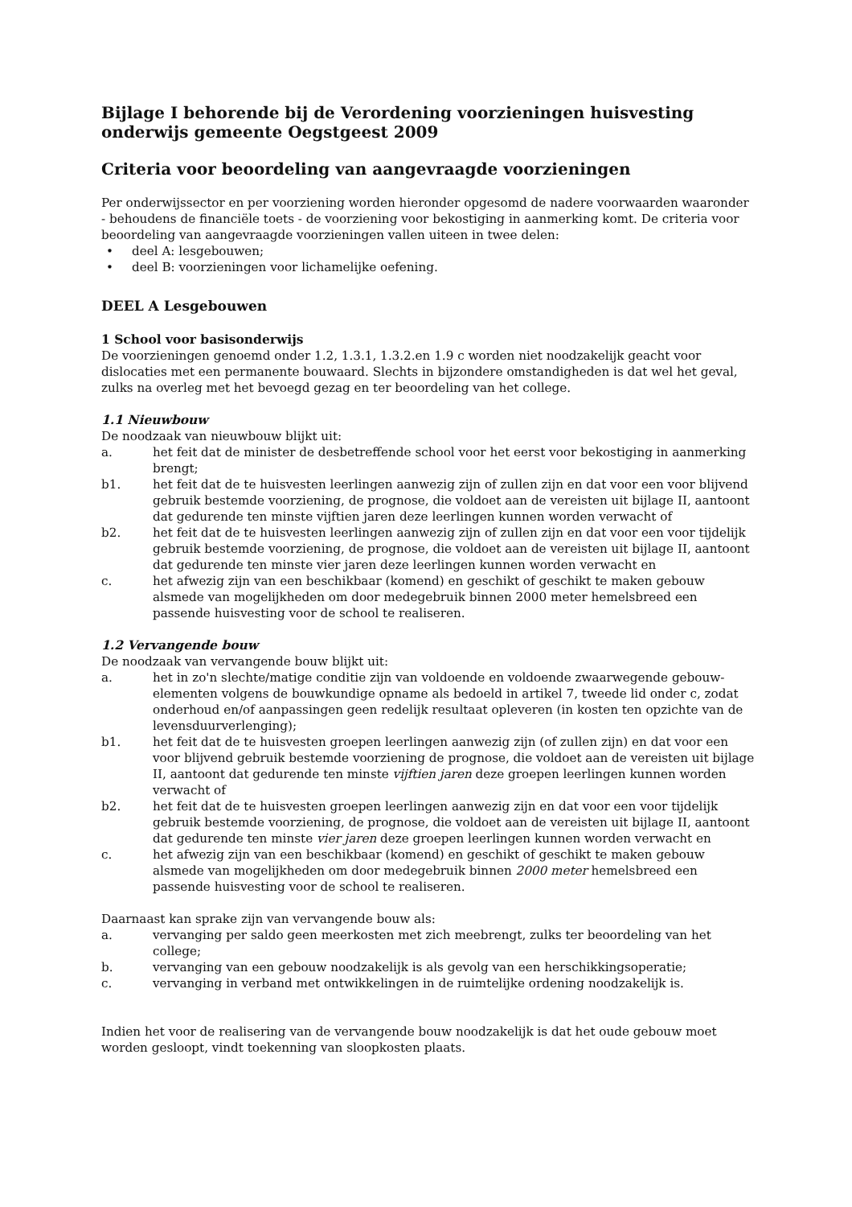Bijlage I behorende bij de Verordening voorzieningen huisvesting onderwijs gemeente Oegstgeest 2009
Criteria voor beoordeling van aangevraagde voorzieningen
Per onderwijssector en per voorziening worden hieronder opgesomd de nadere voorwaarden waaronder - behoudens de financiële toets - de voorziening voor bekostiging in aanmerking komt. De criteria voor beoordeling van aangevraagde voorzieningen vallen uiteen in twee delen:
• deel A: lesgebouwen;
• deel B: voorzieningen voor lichamelijke oefening.
DEEL A Lesgebouwen
1 School voor basisonderwijs
De voorzieningen genoemd onder 1.2, 1.3.1, 1.3.2.en 1.9 c worden niet noodzakelijk geacht voor dislocaties met een permanente bouwaard. Slechts in bijzondere omstandigheden is dat wel het geval, zulks na overleg met het bevoegd gezag en ter beoordeling van het college.
1.1 Nieuwbouw
De noodzaak van nieuwbouw blijkt uit:
a. het feit dat de minister de desbetreffende school voor het eerst voor bekostiging in aanmerking brengt;
b1. het feit dat de te huisvesten leerlingen aanwezig zijn of zullen zijn en dat voor een voor blijvend gebruik bestemde voorziening, de prognose, die voldoet aan de vereisten uit bijlage II, aantoont dat gedurende ten minste vijftien jaren deze leerlingen kunnen worden verwacht of
b2. het feit dat de te huisvesten leerlingen aanwezig zijn of zullen zijn en dat voor een voor tijdelijk gebruik bestemde voorziening, de prognose, die voldoet aan de vereisten uit bijlage II, aantoont dat gedurende ten minste vier jaren deze leerlingen kunnen worden verwacht en
c. het afwezig zijn van een beschikbaar (komend) en geschikt of geschikt te maken gebouw alsmede van mogelijkheden om door medegebruik binnen 2000 meter hemelsbreed een passende huisvesting voor de school te realiseren.
1.2 Vervangende bouw
De noodzaak van vervangende bouw blijkt uit:
a. het in zo'n slechte/matige conditie zijn van voldoende en voldoende zwaarwegende gebouw-elementen volgens de bouwkundige opname als bedoeld in artikel 7, tweede lid onder c, zodat onderhoud en/of aanpassingen geen redelijk resultaat opleveren (in kosten ten opzichte van de levensduurverlenging);
b1. het feit dat de te huisvesten groepen leerlingen aanwezig zijn (of zullen zijn) en dat voor een voor blijvend gebruik bestemde voorziening de prognose, die voldoet aan de vereisten uit bijlage II, aantoont dat gedurende ten minste vijftien jaren deze groepen leerlingen kunnen worden verwacht of
b2. het feit dat de te huisvesten groepen leerlingen aanwezig zijn en dat voor een voor tijdelijk gebruik bestemde voorziening, de prognose, die voldoet aan de vereisten uit bijlage II, aantoont dat gedurende ten minste vier jaren deze groepen leerlingen kunnen worden verwacht en
c. het afwezig zijn van een beschikbaar (komend) en geschikt of geschikt te maken gebouw alsmede van mogelijkheden om door medegebruik binnen 2000 meter hemelsbreed een passende huisvesting voor de school te realiseren.
Daarnaast kan sprake zijn van vervangende bouw als:
a. vervanging per saldo geen meerkosten met zich meebrengt, zulks ter beoordeling van het college;
b. vervanging van een gebouw noodzakelijk is als gevolg van een herschikkingsoperatie;
c. vervanging in verband met ontwikkelingen in de ruimtelijke ordening noodzakelijk is.
Indien het voor de realisering van de vervangende bouw noodzakelijk is dat het oude gebouw moet worden gesloopt, vindt toekenning van sloopkosten plaats.